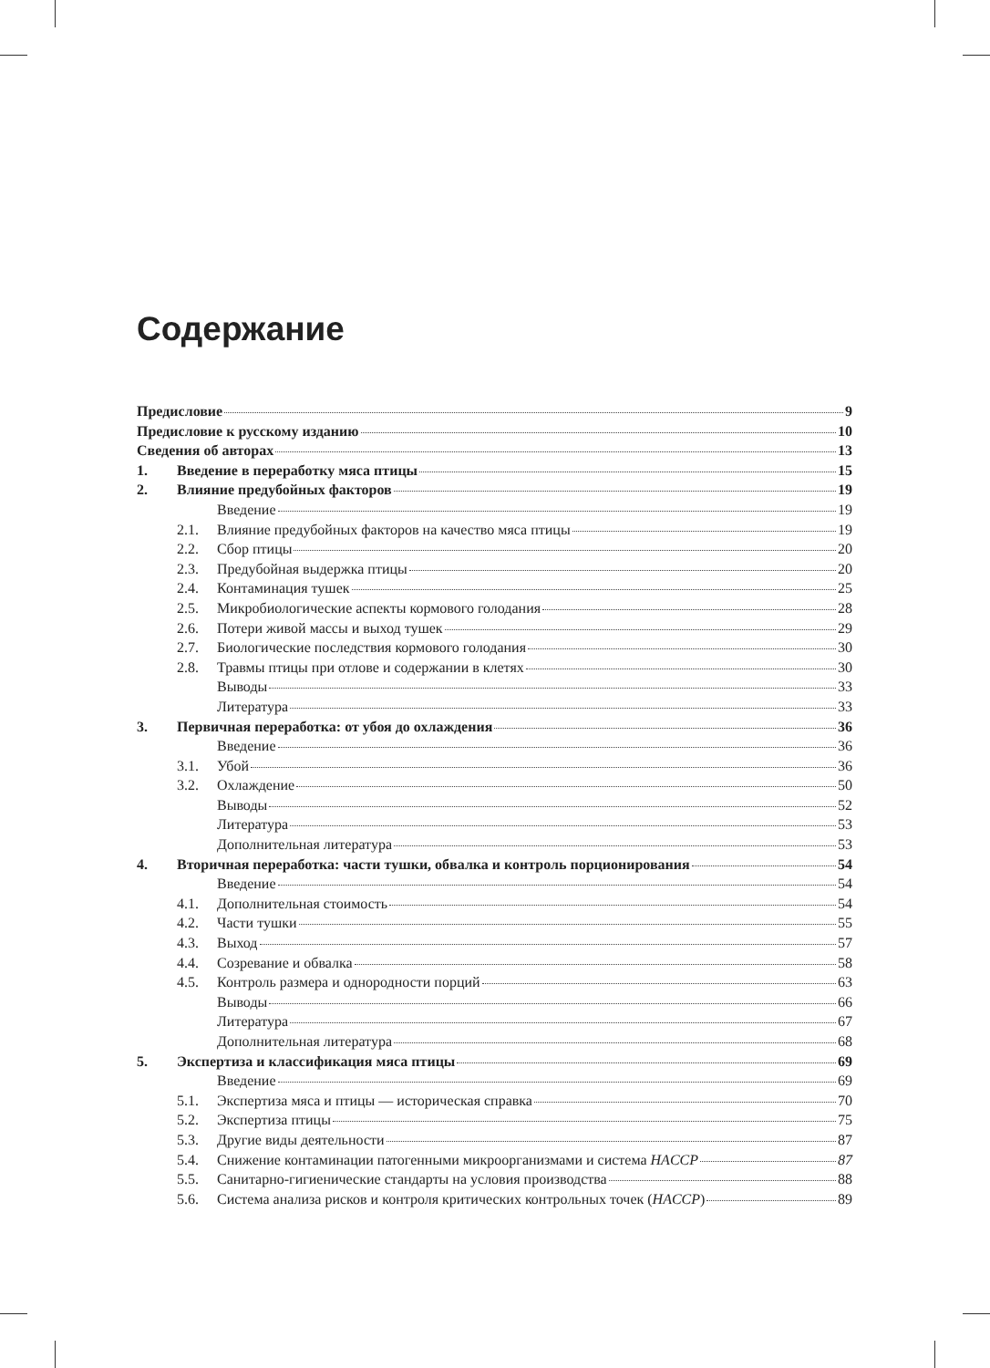Содержание
Предисловие 9
Предисловие к русскому изданию 10
Сведения об авторах 13
1. Введение в переработку мяса птицы 15
2. Влияние предубойных факторов 19
Введение 19
2.1. Влияние предубойных факторов на качество мяса птицы 19
2.2. Сбор птицы 20
2.3. Предубойная выдержка птицы 20
2.4. Контаминация тушек 25
2.5. Микробиологические аспекты кормового голодания 28
2.6. Потери живой массы и выход тушек 29
2.7. Биологические последствия кормового голодания 30
2.8. Травмы птицы при отлове и содержании в клетях 30
Выводы 33
Литература 33
3. Первичная переработка: от убоя до охлаждения 36
Введение 36
3.1. Убой 36
3.2. Охлаждение 50
Выводы 52
Литература 53
Дополнительная литература 53
4. Вторичная переработка: части тушки, обвалка и контроль порционирования 54
Введение 54
4.1. Дополнительная стоимость 54
4.2. Части тушки 55
4.3. Выход 57
4.4. Созревание и обвалка 58
4.5. Контроль размера и однородности порций 63
Выводы 66
Литература 67
Дополнительная литература 68
5. Экспертиза и классификация мяса птицы 69
Введение 69
5.1. Экспертиза мяса и птицы — историческая справка 70
5.2. Экспертиза птицы 75
5.3. Другие виды деятельности 87
5.4. Снижение контаминации патогенными микроорганизмами и система HACCP 87
5.5. Санитарно-гигиенические стандарты на условия производства 88
5.6. Система анализа рисков и контроля критических контрольных точек (HACCP) 89